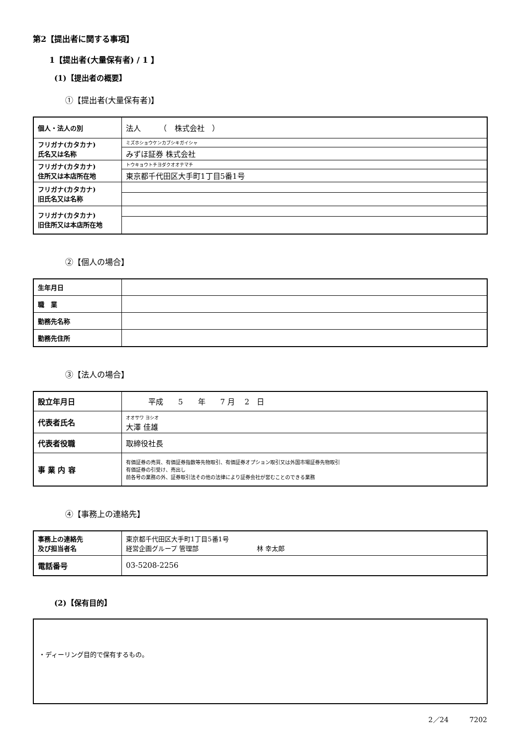第2【提出者に関する事項】
1【提出者(大量保有者) / 1 】
(1)【提出者の概要】
①【提出者(大量保有者)】
| 個人・法人の別 | 法人 （ 株式会社 ） |
| フリガナ(カタカナ) 氏名又は名称 | ミズホショウケンカブシキガイシャ |
| | みずほ証券 株式会社 |
| フリガナ(カタカナ) 住所又は本店所在地 | トウキョウトチヨダクオオテマチ |
| | 東京都千代田区大手町1丁目5番1号 |
| フリガナ(カタカナ) 旧氏名又は名称 | |
| フリガナ(カタカナ) 旧住所又は本店所在地 | |
②【個人の場合】
| 生年月日 | |
| 職 業 | |
| 勤務先名称 | |
| 勤務先住所 | |
③【法人の場合】
| 設立年月日 | 平成 5 年 7 月 2 日 |
| 代表者氏名 | オオサワ ヨシオ 大澤 佳雄 |
| 代表者役職 | 取締役社長 |
| 事 業 内 容 | 有価証券の売買、有価証券指数等先物取引、有価証券オプション取引又は外国市場証券先物取引 有価証券の引受け、売出し 前各号の業務の外、証券取引法その他の法律により証券会社が営むことのできる業務 |
④【事務上の連絡先】
| 事務上の連絡先 及び担当者名 | 東京都千代田区大手町1丁目5番1号 経営企画グループ 管理部 林 幸太郎 |
| 電話番号 | 03-5208-2256 |
(2)【保有目的】
・ディーリング目的で保有するもの。
2／24　　　7202